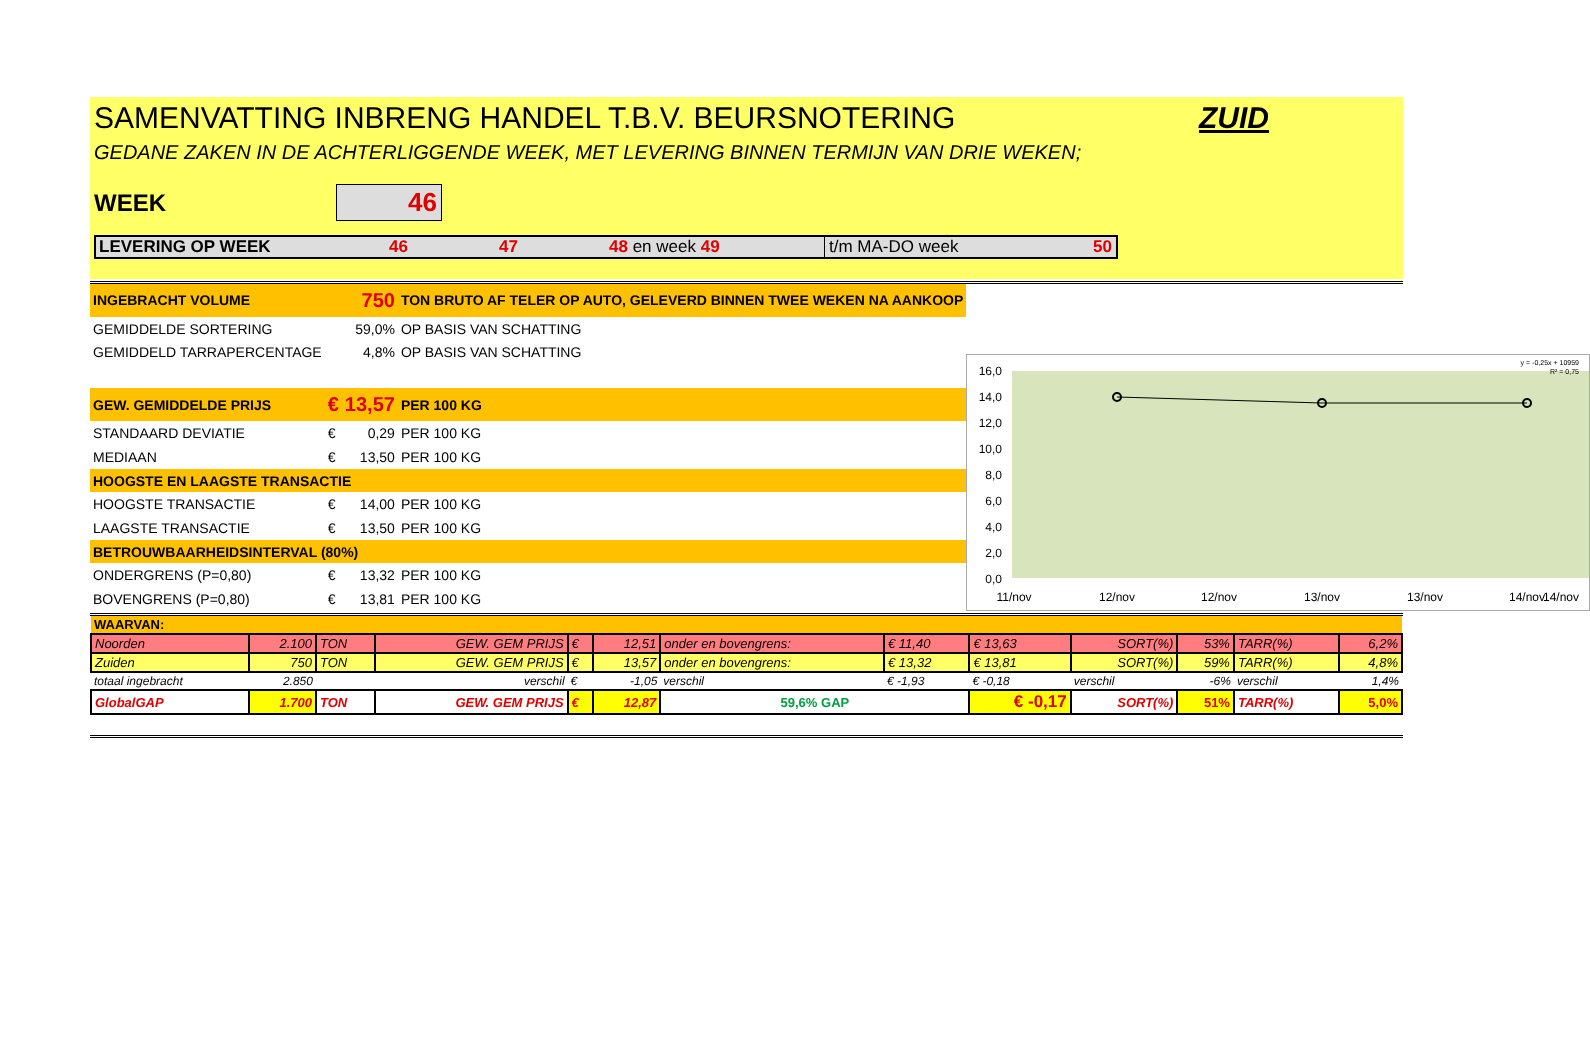SAMENVATTING INBRENG HANDEL T.B.V. BEURSNOTERING ZUID
GEDANE ZAKEN IN DE ACHTERLIGGENDE WEEK, MET LEVERING BINNEN TERMIJN VAN DRIE WEKEN;
WEEK 46
LEVERING OP WEEK 46 47 48 en week 49 t/m MA-DO week 50
| INGEBRACHT VOLUME | 750 | | TON BRUTO AF TELER OP AUTO, GELEVERD BINNEN TWEE WEKEN NA AANKOOP |
| GEMIDDELDE SORTERING | | 59,0% | OP BASIS VAN SCHATTING |
| GEMIDDELD TARRAPERCENTAGE | | 4,8% | OP BASIS VAN SCHATTING |
| GEW. GEMIDDELDE PRIJS | € | 13,57 | PER 100 KG |
| STANDAARD DEVIATIE | € | 0,29 | PER 100 KG |
| MEDIAAN | € | 13,50 | PER 100 KG |
| HOOGSTE EN LAAGSTE TRANSACTIE | | | |
| HOOGSTE TRANSACTIE | € | 14,00 | PER 100 KG |
| LAAGSTE TRANSACTIE | € | 13,50 | PER 100 KG |
| BETROUWBAARHEIDSINTERVAL (80%) | | | |
| ONDERGRENS (P=0,80) | € | 13,32 | PER 100 KG |
| BOVENGRENS (P=0,80) | € | 13,81 | PER 100 KG |
16,0
14,0
12,0
10,0
8,0
6,0
4,0
2,0
0,0
y = -0,25x + 10959
R² = 0,75
11/nov
12/nov
12/nov
13/nov
13/nov
14/nov
14/nov
| WAARVAN: | | | | | | | | | | | | |
| Noorden | 2.100 | TON | GEW. GEM PRIJS | € | 12,51 | onder en bovengrens: | € 11,40 | € 13,63 | SORT(%) | 53% | TARR(%) | 6,2% |
| Zuiden | 750 | TON | GEW. GEM PRIJS | € | 13,57 | onder en bovengrens: | € 13,32 | € 13,81 | SORT(%) | 59% | TARR(%) | 4,8% |
| totaal ingebracht | 2.850 | | verschil | € | -1,05 | verschil | € -1,93 | € -0,18 | verschil | -6% | verschil | 1,4% |
| GlobalGAP | 1.700 | TON | GEW. GEM PRIJS | € | 12,87 | 59,6% GAP | | € -0,17 | SORT(%) | 51% | TARR(%) | 5,0% |